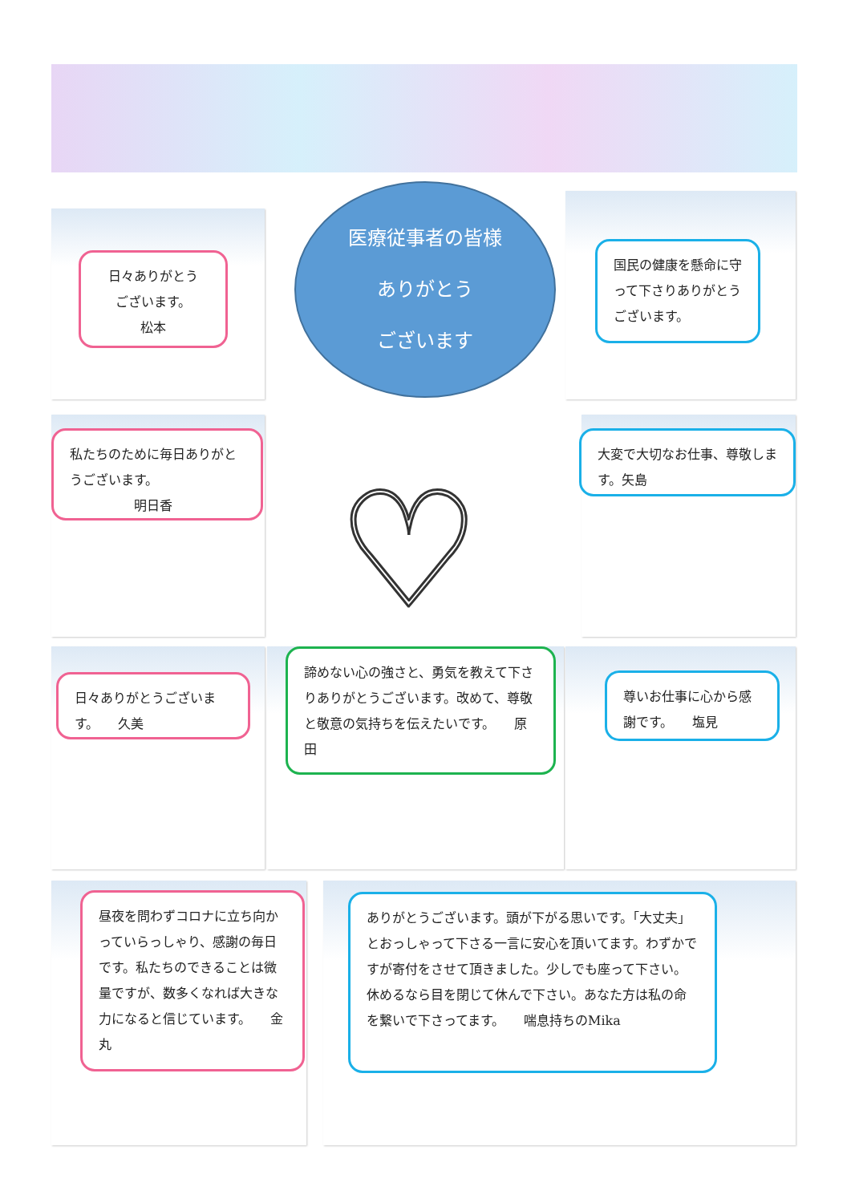日々ありがとう
ございます。
松本
医療従事者の皆様
ありがとう
ございます
国民の健康を懸命に守って下さりありがとうございます。
私たちのために毎日ありがとうございます。
明日香
♡
大変で大切なお仕事、尊敬します。矢島
日々ありがとうございます。　　久美
諦めない心の強さと、勇気を教えて下さりありがとうございます。改めて、尊敬と敬意の気持ちを伝えたいです。　　原田
尊いお仕事に心から感謝です。　　塩見
昼夜を問わずコロナに立ち向かっていらっしゃり、感謝の毎日です。私たちのできることは微量ですが、数多くなれば大きな力になると信じています。　　金丸
ありがとうございます。頭が下がる思いです。「大丈夫」とおっしゃって下さる一言に安心を頂いてます。わずかですが寄付をさせて頂きました。少しでも座って下さい。休めるなら目を閉じて休んで下さい。あなた方は私の命を繋いで下さってます。　　喘息持ちのMika